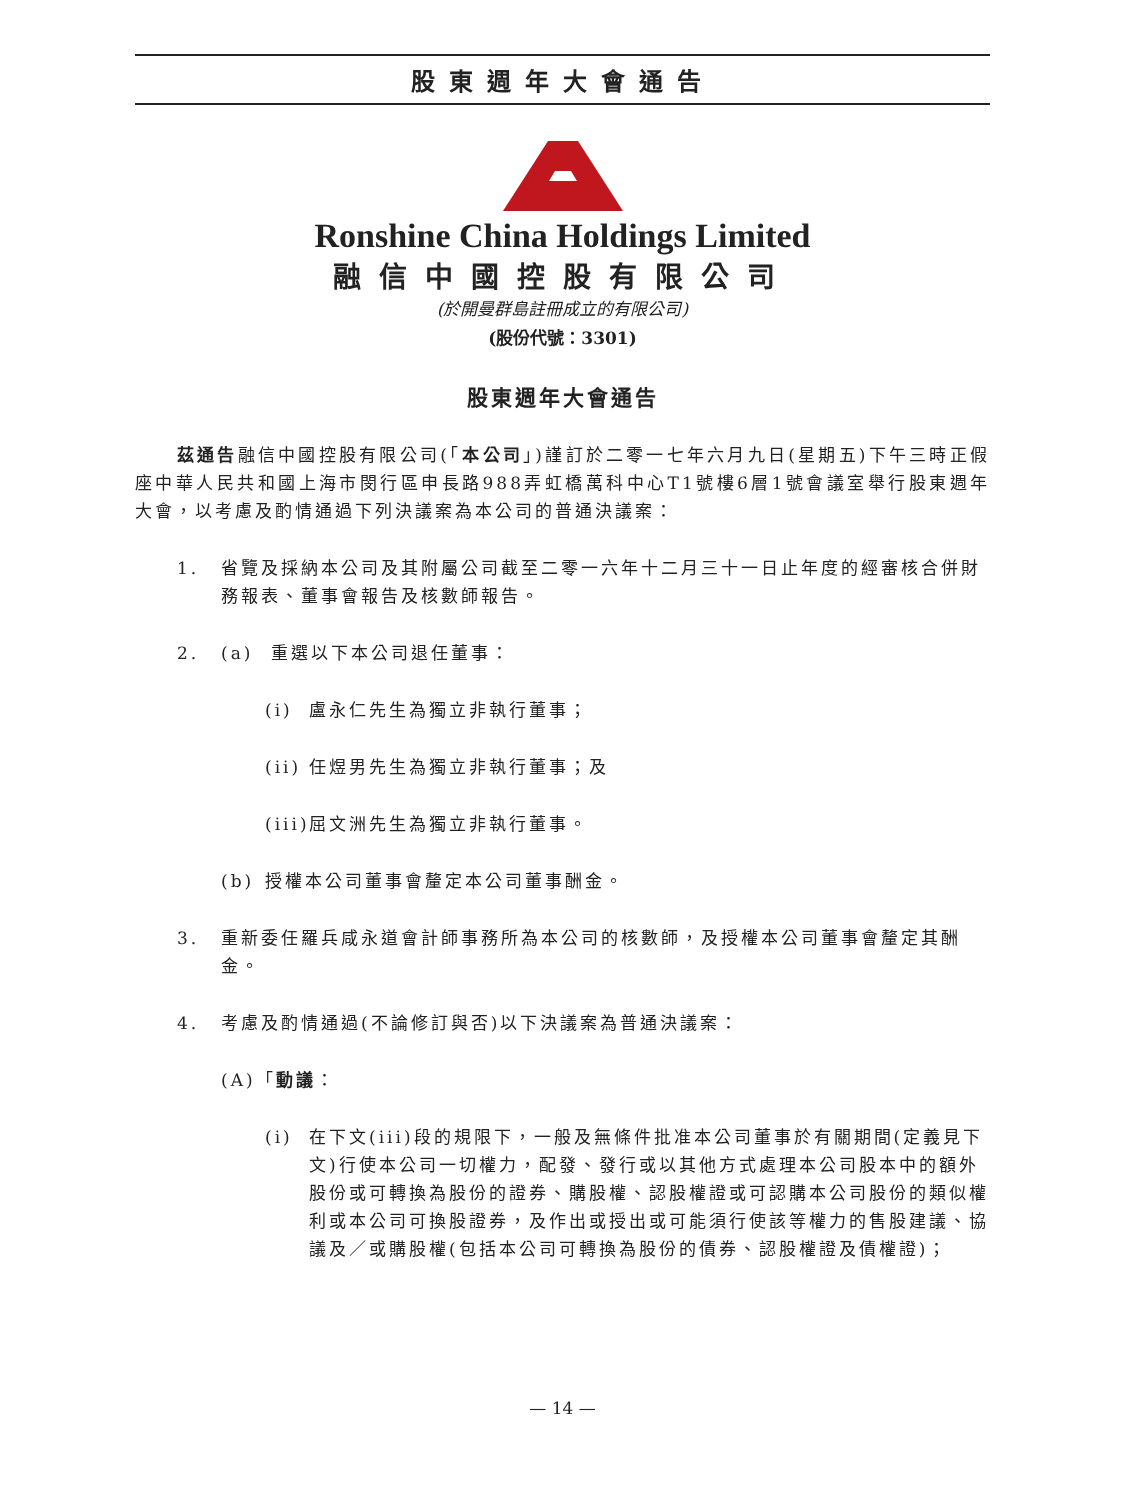股東週年大會通告
Ronshine China Holdings Limited
融信中國控股有限公司
(於開曼群島註冊成立的有限公司)
(股份代號：3301)
股東週年大會通告
茲通告融信中國控股有限公司(「本公司」)謹訂於二零一七年六月九日(星期五)下午三時正假座中華人民共和國上海市閔行區申長路988弄虹橋萬科中心T1號樓6層1號會議室舉行股東週年大會，以考慮及酌情通過下列決議案為本公司的普通決議案：
1. 省覽及採納本公司及其附屬公司截至二零一六年十二月三十一日止年度的經審核合併財務報表、董事會報告及核數師報告。
2. (a) 重選以下本公司退任董事：
(i) 盧永仁先生為獨立非執行董事；
(ii) 任煜男先生為獨立非執行董事；及
(iii) 屈文洲先生為獨立非執行董事。
(b) 授權本公司董事會釐定本公司董事酬金。
3. 重新委任羅兵咸永道會計師事務所為本公司的核數師，及授權本公司董事會釐定其酬金。
4. 考慮及酌情通過(不論修訂與否)以下決議案為普通決議案：
(A)「動議：
(i) 在下文(iii)段的規限下，一般及無條件批准本公司董事於有關期間(定義見下文)行使本公司一切權力，配發、發行或以其他方式處理本公司股本中的額外股份或可轉換為股份的證券、購股權、認股權證或可認購本公司股份的類似權利或本公司可換股證券，及作出或授出或可能須行使該等權力的售股建議、協議及／或購股權(包括本公司可轉換為股份的債券、認股權證及債權證)；
— 14 —